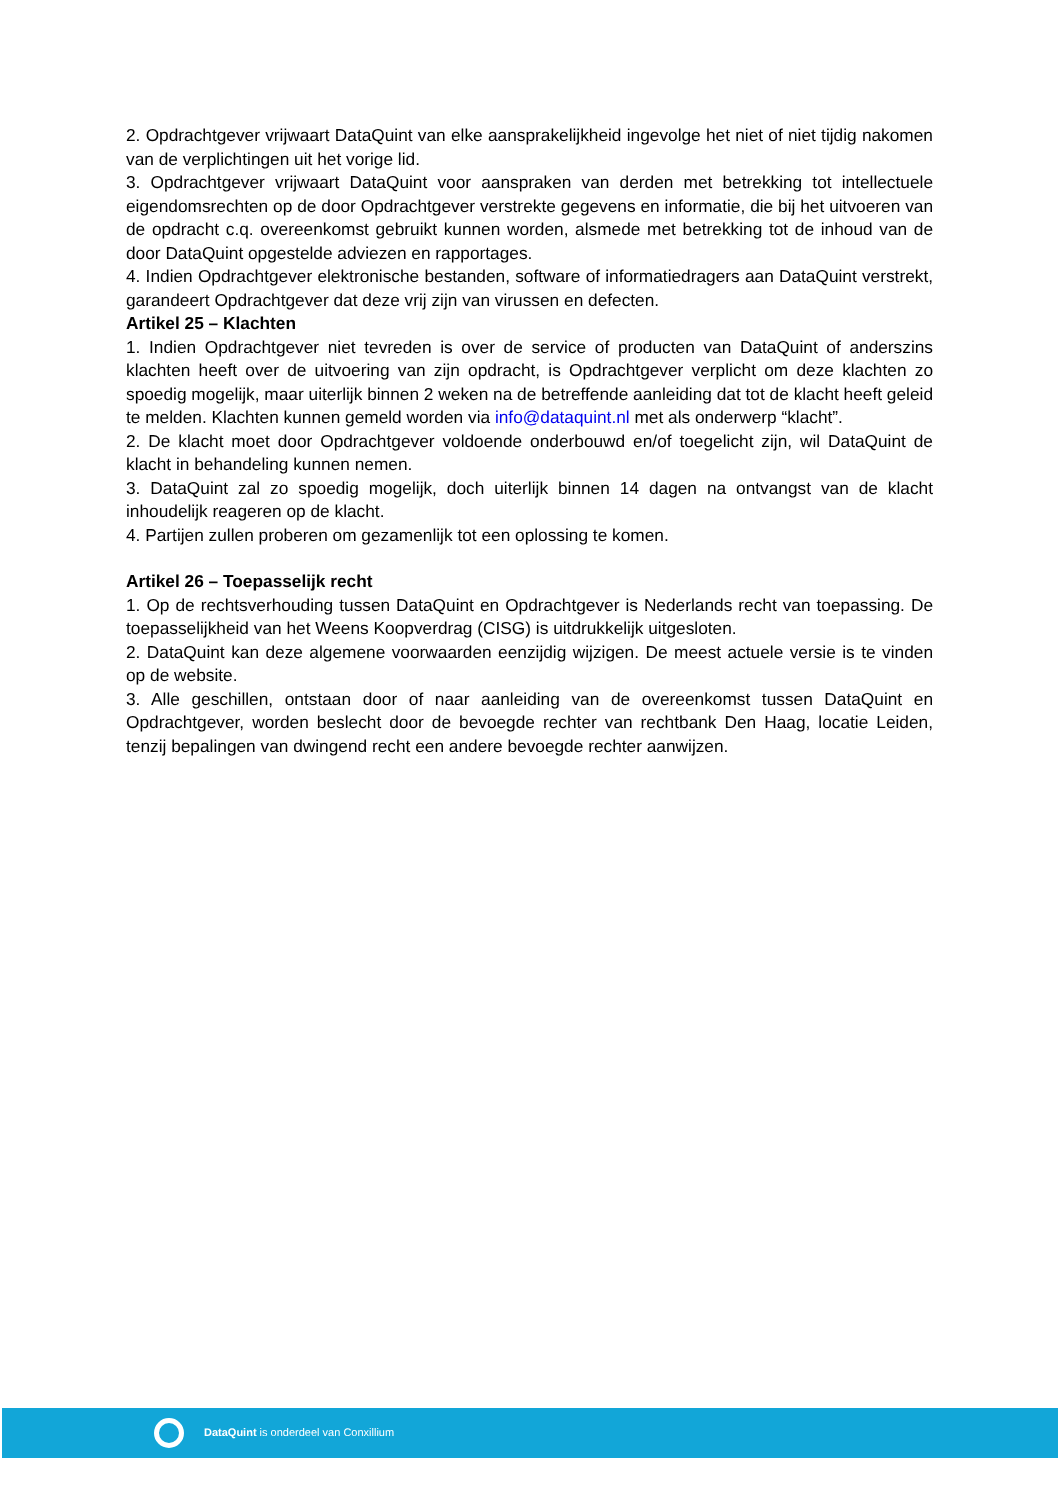2. Opdrachtgever vrijwaart DataQuint van elke aansprakelijkheid ingevolge het niet of niet tijdig nakomen van de verplichtingen uit het vorige lid.
3. Opdrachtgever vrijwaart DataQuint voor aanspraken van derden met betrekking tot intellectuele eigendomsrechten op de door Opdrachtgever verstrekte gegevens en informatie, die bij het uitvoeren van de opdracht c.q. overeenkomst gebruikt kunnen worden, alsmede met betrekking tot de inhoud van de door DataQuint opgestelde adviezen en rapportages.
4. Indien Opdrachtgever elektronische bestanden, software of informatiedragers aan DataQuint verstrekt, garandeert Opdrachtgever dat deze vrij zijn van virussen en defecten.
Artikel 25 – Klachten
1. Indien Opdrachtgever niet tevreden is over de service of producten van DataQuint of anderszins klachten heeft over de uitvoering van zijn opdracht, is Opdrachtgever verplicht om deze klachten zo spoedig mogelijk, maar uiterlijk binnen 2 weken na de betreffende aanleiding dat tot de klacht heeft geleid te melden. Klachten kunnen gemeld worden via info@dataquint.nl met als onderwerp “klacht”.
2. De klacht moet door Opdrachtgever voldoende onderbouwd en/of toegelicht zijn, wil DataQuint de klacht in behandeling kunnen nemen.
3. DataQuint zal zo spoedig mogelijk, doch uiterlijk binnen 14 dagen na ontvangst van de klacht inhoudelijk reageren op de klacht.
4. Partijen zullen proberen om gezamenlijk tot een oplossing te komen.
Artikel 26 – Toepasselijk recht
1. Op de rechtsverhouding tussen DataQuint en Opdrachtgever is Nederlands recht van toepassing. De toepasselijkheid van het Weens Koopverdrag (CISG) is uitdrukkelijk uitgesloten.
2. DataQuint kan deze algemene voorwaarden eenzijdig wijzigen. De meest actuele versie is te vinden op de website.
3. Alle geschillen, ontstaan door of naar aanleiding van de overeenkomst tussen DataQuint en Opdrachtgever, worden beslecht door de bevoegde rechter van rechtbank Den Haag, locatie Leiden, tenzij bepalingen van dwingend recht een andere bevoegde rechter aanwijzen.
DataQuint is onderdeel van Conxillium